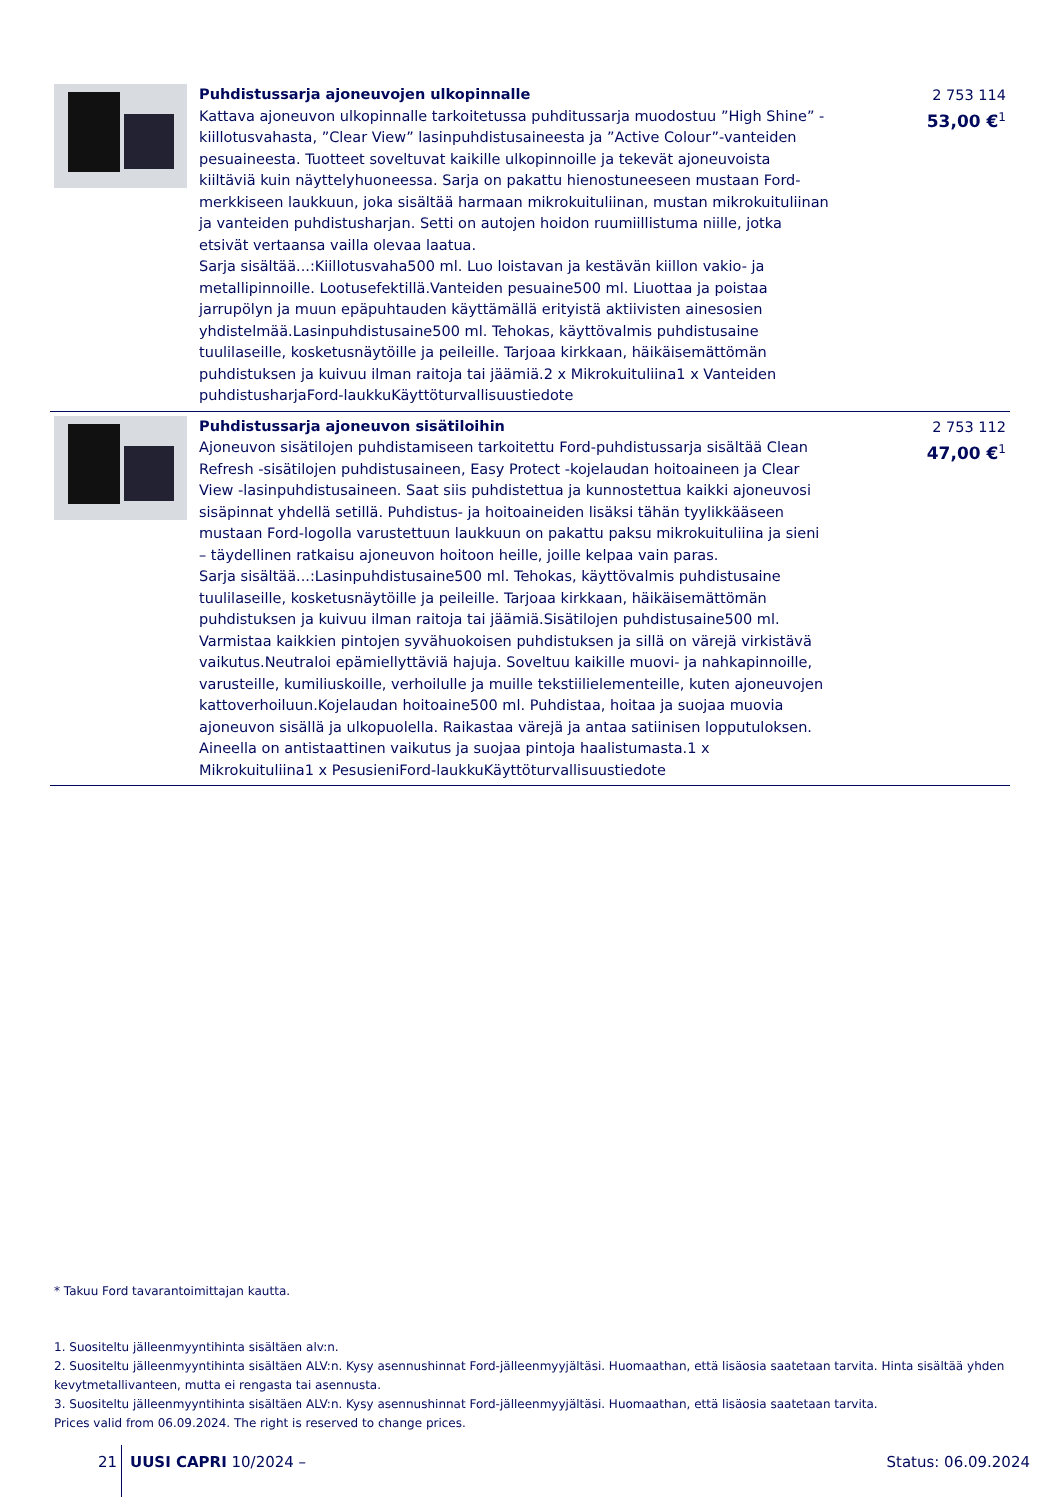Puhdistussarja ajoneuvojen ulkopinnalle
Kattava ajoneuvon ulkopinnalle tarkoitetussa puhditussarja muodostuu ”High Shine” -kiillotusvahasta, ”Clear View” lasinpuhdistusaineesta ja ”Active Colour”-vanteiden pesuaineesta. Tuotteet soveltuvat kaikille ulkopinnoille ja tekevät ajoneuvoista kiiltäviä kuin näyttelyhuoneessa. Sarja on pakattu hienostuneeseen mustaan Ford-merkkiseen laukkuun, joka sisältää harmaan mikrokuituliinan, mustan mikrokuituliinan ja vanteiden puhdistusharjan. Setti on autojen hoidon ruumiillistuma niille, jotka etsivät vertaansa vailla olevaa laatua.
Sarja sisältää...:Kiillotusvaha500 ml. Luo loistavan ja kestävän kiillon vakio- ja metallipinnoille. Lootusefektillä.Vanteiden pesuaine500 ml. Liuottaa ja poistaa jarrupölyn ja muun epäpuhtauden käyttämällä erityistä aktiivisten ainesosien yhdistelmää.Lasinpuhdistusaine500 ml. Tehokas, käyttövalmis puhdistusaine tuulilaseille, kosketusnäytöille ja peileille. Tarjoaa kirkkaan, häikäisemättömän puhdistuksen ja kuivuu ilman raitoja tai jäämiä.2 x Mikrokuituliina1 x Vanteiden puhdistusharjaFord-laukkuKäyttöturvallisuustiedote
2 753 114
53,00 €<sup>1</sup>
Puhdistussarja ajoneuvon sisätiloihin
Ajoneuvon sisätilojen puhdistamiseen tarkoitettu Ford-puhdistussarja sisältää Clean Refresh -sisätilojen puhdistusaineen, Easy Protect -kojelaudan hoitoaineen ja Clear View -lasinpuhdistusaineen. Saat siis puhdistettua ja kunnostettua kaikki ajoneuvosi sisäpinnat yhdellä setillä. Puhdistus- ja hoitoaineiden lisäksi tähän tyylikkääseen mustaan Ford-logolla varustettuun laukkuun on pakattu paksu mikrokuituliina ja sieni – täydellinen ratkaisu ajoneuvon hoitoon heille, joille kelpaa vain paras.
Sarja sisältää...:Lasinpuhdistusaine500 ml. Tehokas, käyttövalmis puhdistusaine tuulilaseille, kosketusnäytöille ja peileille. Tarjoaa kirkkaan, häikäisemättömän puhdistuksen ja kuivuu ilman raitoja tai jäämiä.Sisätilojen puhdistusaine500 ml. Varmistaa kaikkien pintojen syvähuokoisen puhdistuksen ja sillä on värejä virkistävä vaikutus.Neutraloi epämiellyttäviä hajuja. Soveltuu kaikille muovi- ja nahkapinnoille, varusteille, kumiliuskoille, verhoilulle ja muille tekstiilielementeille, kuten ajoneuvojen kattoverhoiluun.Kojelaudan hoitoaine500 ml. Puhdistaa, hoitaa ja suojaa muovia ajoneuvon sisällä ja ulkopuolella. Raikastaa värejä ja antaa satiinisen lopputuloksen. Aineella on antistaattinen vaikutus ja suojaa pintoja haalistumasta.1 x Mikrokuituliina1 x PesusieniFord-laukkuKäyttöturvallisuustiedote
2 753 112
47,00 €<sup>1</sup>
* Takuu Ford tavarantoimittajan kautta.
1. Suositeltu jälleenmyyntihinta sisältäen alv:n.
2. Suositeltu jälleenmyyntihinta sisältäen ALV:n. Kysy asennushinnat Ford-jälleenmyyjältäsi. Huomaathan, että lisäosia saatetaan tarvita. Hinta sisältää yhden kevytmetallivanteen, mutta ei rengasta tai asennusta.
3. Suositeltu jälleenmyyntihinta sisältäen ALV:n. Kysy asennushinnat Ford-jälleenmyyjältäsi. Huomaathan, että lisäosia saatetaan tarvita.
Prices valid from 06.09.2024. The right is reserved to change prices.
21 UUSI CAPRI 10/2024 – Status: 06.09.2024